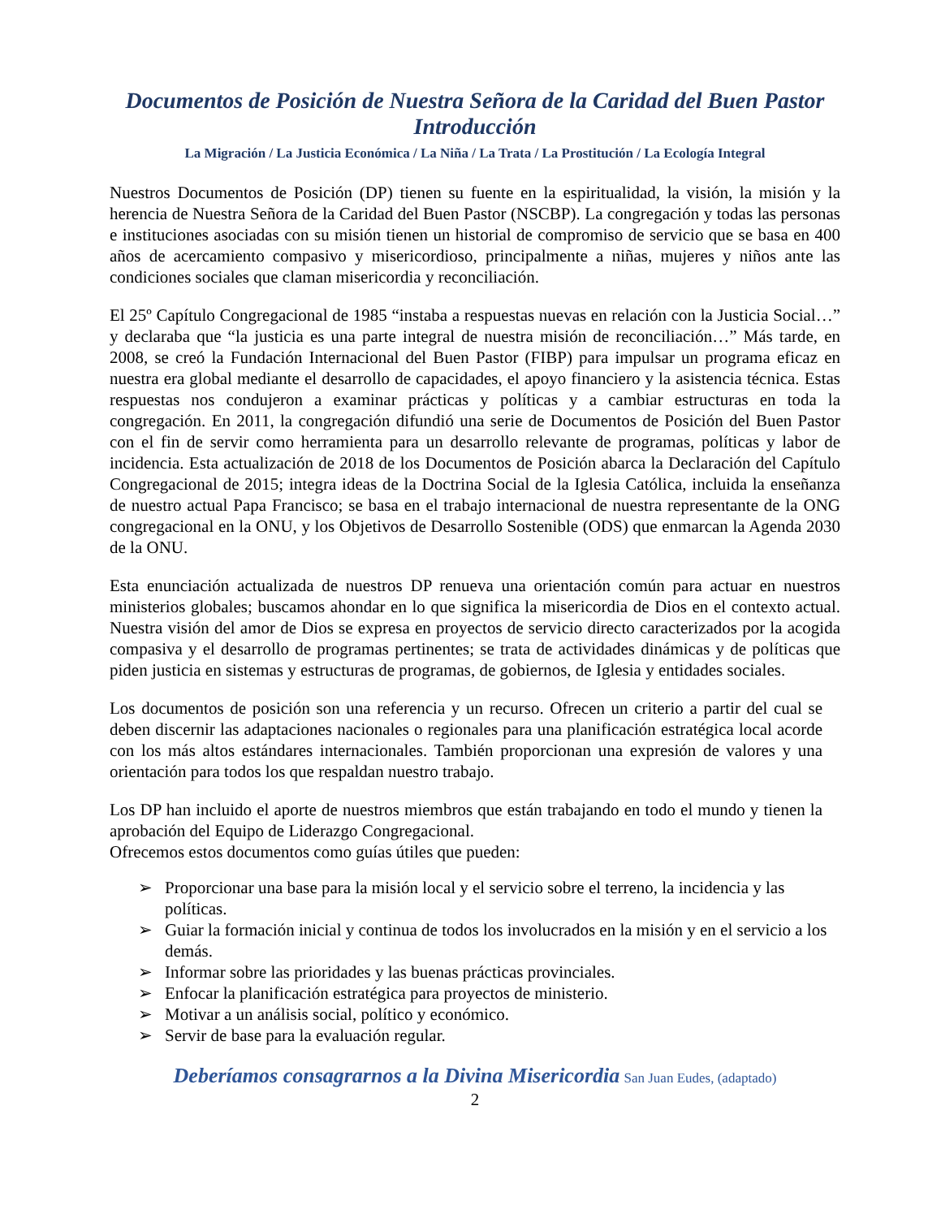Documentos de Posición de Nuestra Señora de la Caridad del Buen Pastor
Introducción
La Migración / La Justicia Económica / La Niña / La Trata / La Prostitución / La Ecología Integral
Nuestros Documentos de Posición (DP) tienen su fuente en la espiritualidad, la visión, la misión y la herencia de Nuestra Señora de la Caridad del Buen Pastor (NSCBP). La congregación y todas las personas e instituciones asociadas con su misión tienen un historial de compromiso de servicio que se basa en 400 años de acercamiento compasivo y misericordioso, principalmente a niñas, mujeres y niños ante las condiciones sociales que claman misericordia y reconciliación.
El 25º Capítulo Congregacional de 1985 “instaba a respuestas nuevas en relación con la Justicia Social…” y declaraba que “la justicia es una parte integral de nuestra misión de reconciliación…” Más tarde, en 2008, se creó la Fundación Internacional del Buen Pastor (FIBP) para impulsar un programa eficaz en nuestra era global mediante el desarrollo de capacidades, el apoyo financiero y la asistencia técnica. Estas respuestas nos condujeron a examinar prácticas y políticas y a cambiar estructuras en toda la congregación. En 2011, la congregación difundió una serie de Documentos de Posición del Buen Pastor con el fin de servir como herramienta para un desarrollo relevante de programas, políticas y labor de incidencia. Esta actualización de 2018 de los Documentos de Posición abarca la Declaración del Capítulo Congregacional de 2015; integra ideas de la Doctrina Social de la Iglesia Católica, incluida la enseñanza de nuestro actual Papa Francisco; se basa en el trabajo internacional de nuestra representante de la ONG congregacional en la ONU, y los Objetivos de Desarrollo Sostenible (ODS) que enmarcan la Agenda 2030 de la ONU.
Esta enunciación actualizada de nuestros DP renueva una orientación común para actuar en nuestros ministerios globales; buscamos ahondar en lo que significa la misericordia de Dios en el contexto actual. Nuestra visión del amor de Dios se expresa en proyectos de servicio directo caracterizados por la acogida compasiva y el desarrollo de programas pertinentes; se trata de actividades dinámicas y de políticas que piden justicia en sistemas y estructuras de programas, de gobiernos, de Iglesia y entidades sociales.
Los documentos de posición son una referencia y un recurso. Ofrecen un criterio a partir del cual se deben discernir las adaptaciones nacionales o regionales para una planificación estratégica local acorde con los más altos estándares internacionales. También proporcionan una expresión de valores y una orientación para todos los que respaldan nuestro trabajo.
Los DP han incluido el aporte de nuestros miembros que están trabajando en todo el mundo y tienen la aprobación del Equipo de Liderazgo Congregacional.
Ofrecemos estos documentos como guías útiles que pueden:
➢ Proporcionar una base para la misión local y el servicio sobre el terreno, la incidencia y las políticas.
➢ Guiar la formación inicial y continua de todos los involucrados en la misión y en el servicio a los demás.
➢ Informar sobre las prioridades y las buenas prácticas provinciales.
➢ Enfocar la planificación estratégica para proyectos de ministerio.
➢ Motivar a un análisis social, político y económico.
➢ Servir de base para la evaluación regular.
Deberíamos consagrarnos a la Divina Misericordia San Juan Eudes, (adaptado)
2